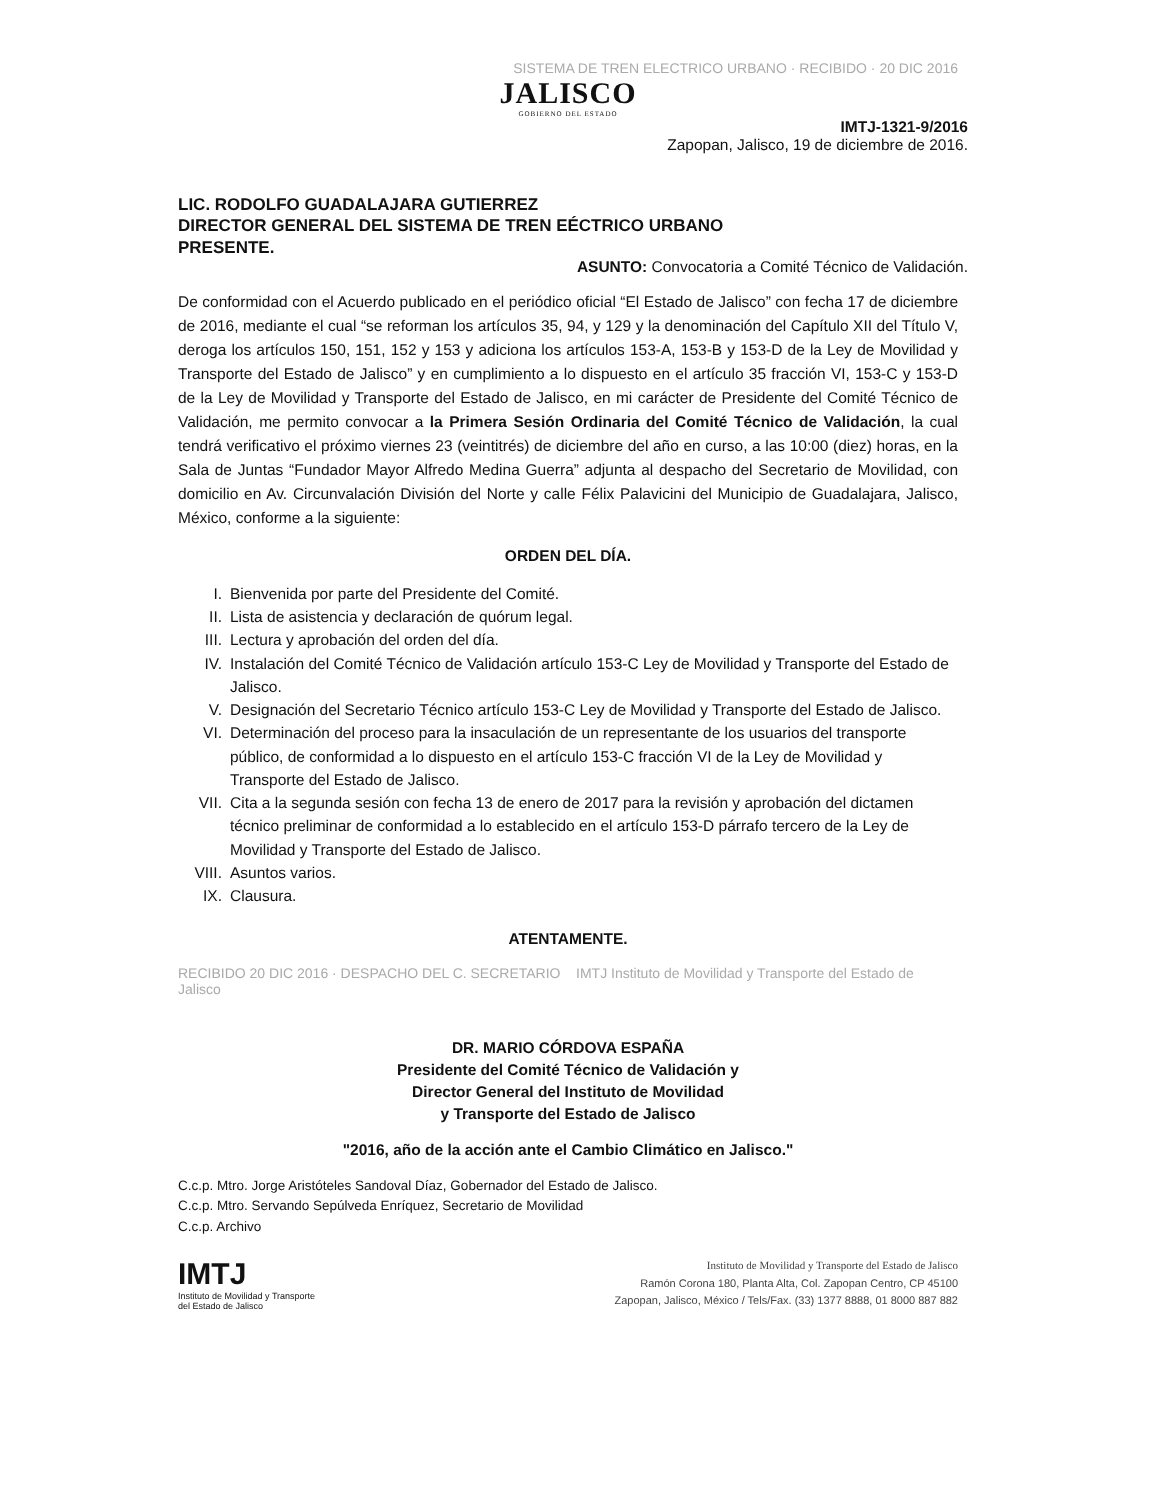SISTEMA DE TREN ELECTRICO URBANO · RECIBIDO · 20 DIC 2016
JALISCO
GOBIERNO DEL ESTADO
IMTJ-1321-9/2016
Zapopan, Jalisco, 19 de diciembre de 2016.
LIC. RODOLFO GUADALAJARA GUTIERREZ
DIRECTOR GENERAL DEL SISTEMA DE TREN EÉCTRICO URBANO
PRESENTE.
ASUNTO: Convocatoria a Comité Técnico de Validación.
De conformidad con el Acuerdo publicado en el periódico oficial “El Estado de Jalisco” con fecha 17 de diciembre de 2016, mediante el cual “se reforman los artículos 35, 94, y 129 y la denominación del Capítulo XII del Título V, deroga los artículos 150, 151, 152 y 153 y adiciona los artículos 153-A, 153-B y 153-D de la Ley de Movilidad y Transporte del Estado de Jalisco” y en cumplimiento a lo dispuesto en el artículo 35 fracción VI, 153-C y 153-D de la Ley de Movilidad y Transporte del Estado de Jalisco, en mi carácter de Presidente del Comité Técnico de Validación, me permito convocar a la Primera Sesión Ordinaria del Comité Técnico de Validación, la cual tendrá verificativo el próximo viernes 23 (veintitrés) de diciembre del año en curso, a las 10:00 (diez) horas, en la Sala de Juntas “Fundador Mayor Alfredo Medina Guerra” adjunta al despacho del Secretario de Movilidad, con domicilio en Av. Circunvalación División del Norte y calle Félix Palavicini del Municipio de Guadalajara, Jalisco, México, conforme a la siguiente:
ORDEN DEL DÍA.
I. Bienvenida por parte del Presidente del Comité.
II. Lista de asistencia y declaración de quórum legal.
III. Lectura y aprobación del orden del día.
IV. Instalación del Comité Técnico de Validación artículo 153-C Ley de Movilidad y Transporte del Estado de Jalisco.
V. Designación del Secretario Técnico artículo 153-C Ley de Movilidad y Transporte del Estado de Jalisco.
VI. Determinación del proceso para la insaculación de un representante de los usuarios del transporte público, de conformidad a lo dispuesto en el artículo 153-C fracción VI de la Ley de Movilidad y Transporte del Estado de Jalisco.
VII. Cita a la segunda sesión con fecha 13 de enero de 2017 para la revisión y aprobación del dictamen técnico preliminar de conformidad a lo establecido en el artículo 153-D párrafo tercero de la Ley de Movilidad y Transporte del Estado de Jalisco.
VIII. Asuntos varios.
IX. Clausura.
ATENTAMENTE.
RECIBIDO 20 DIC 2016 · DESPACHO DEL C. SECRETARIO IMTJ Instituto de Movilidad y Transporte del Estado de Jalisco
DR. MARIO CÓRDOVA ESPAÑA
Presidente del Comité Técnico de Validación y
Director General del Instituto de Movilidad
y Transporte del Estado de Jalisco
"2016, año de la acción ante el Cambio Climático en Jalisco."
C.c.p. Mtro. Jorge Aristóteles Sandoval Díaz, Gobernador del Estado de Jalisco.
C.c.p. Mtro. Servando Sepúlveda Enríquez, Secretario de Movilidad
C.c.p. Archivo
IMTJ
Instituto de Movilidad y Transporte
del Estado de Jalisco
Instituto de Movilidad y Transporte del Estado de Jalisco
Ramón Corona 180, Planta Alta, Col. Zapopan Centro, CP 45100
Zapopan, Jalisco, México / Tels/Fax. (33) 1377 8888, 01 8000 887 882